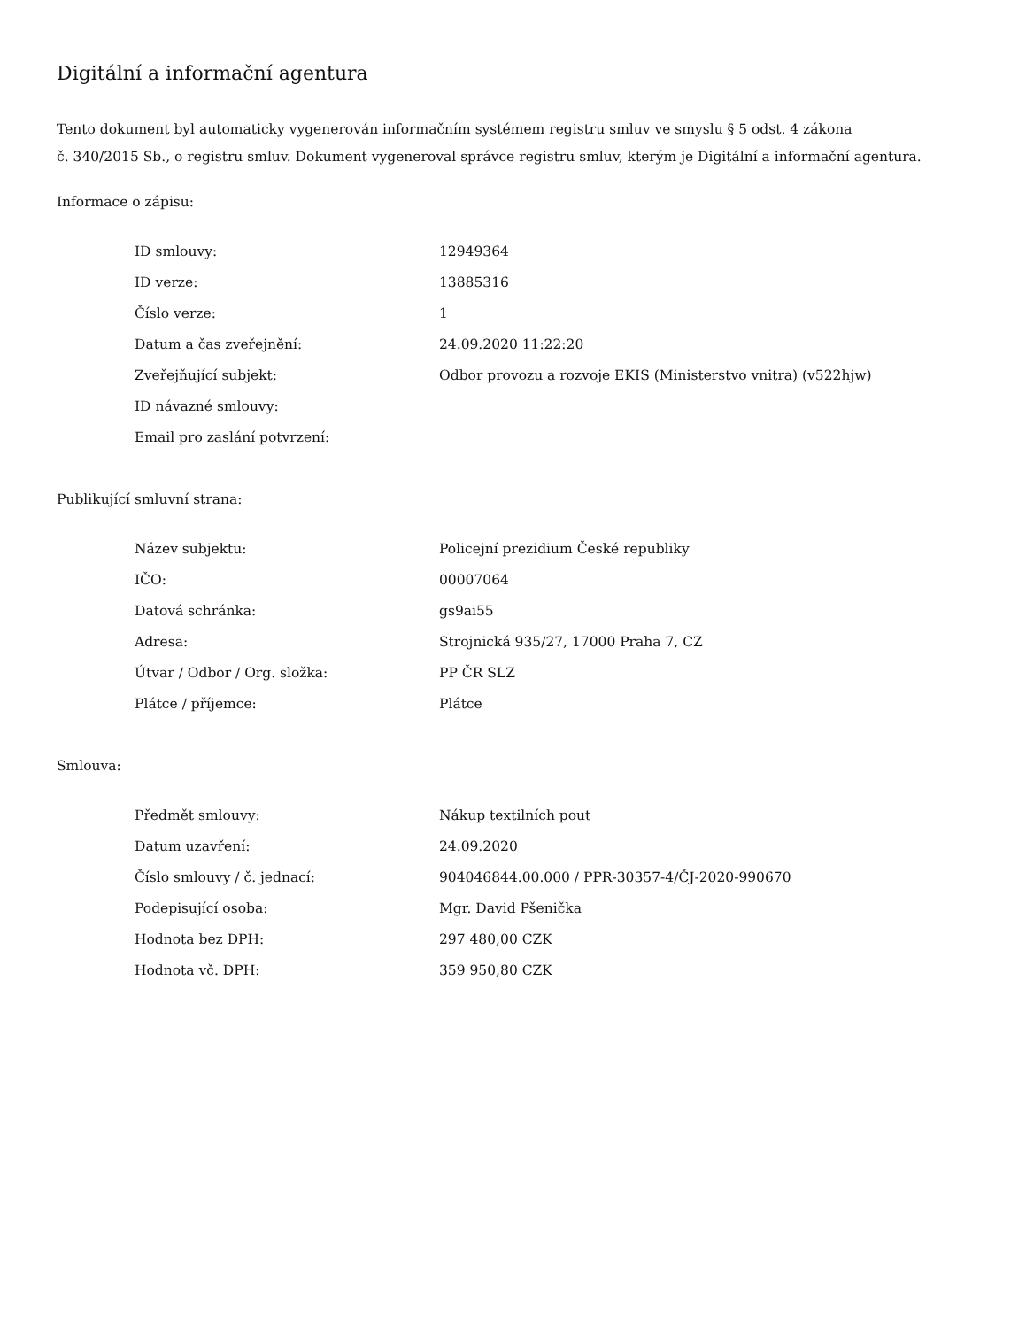Digitální a informační agentura
Tento dokument byl automaticky vygenerován informačním systémem registru smluv ve smyslu § 5 odst. 4 zákona
č. 340/2015 Sb., o registru smluv. Dokument vygeneroval správce registru smluv, kterým je Digitální a informační agentura.
Informace o zápisu:
| ID smlouvy: | 12949364 |
| ID verze: | 13885316 |
| Číslo verze: | 1 |
| Datum a čas zveřejnění: | 24.09.2020 11:22:20 |
| Zveřejňující subjekt: | Odbor provozu a rozvoje EKIS (Ministerstvo vnitra) (v522hjw) |
| ID návazné smlouvy: | |
| Email pro zaslání potvrzení: | |
Publikující smluvní strana:
| Název subjektu: | Policejní prezidium České republiky |
| IČO: | 00007064 |
| Datová schránka: | gs9ai55 |
| Adresa: | Strojnická 935/27, 17000 Praha 7, CZ |
| Útvar / Odbor / Org. složka: | PP ČR SLZ |
| Plátce / příjemce: | Plátce |
Smlouva:
| Předmět smlouvy: | Nákup textilních pout |
| Datum uzavření: | 24.09.2020 |
| Číslo smlouvy / č. jednací: | 904046844.00.000 / PPR-30357-4/ČJ-2020-990670 |
| Podepisující osoba: | Mgr. David Pšenička |
| Hodnota bez DPH: | 297 480,00 CZK |
| Hodnota vč. DPH: | 359 950,80 CZK |